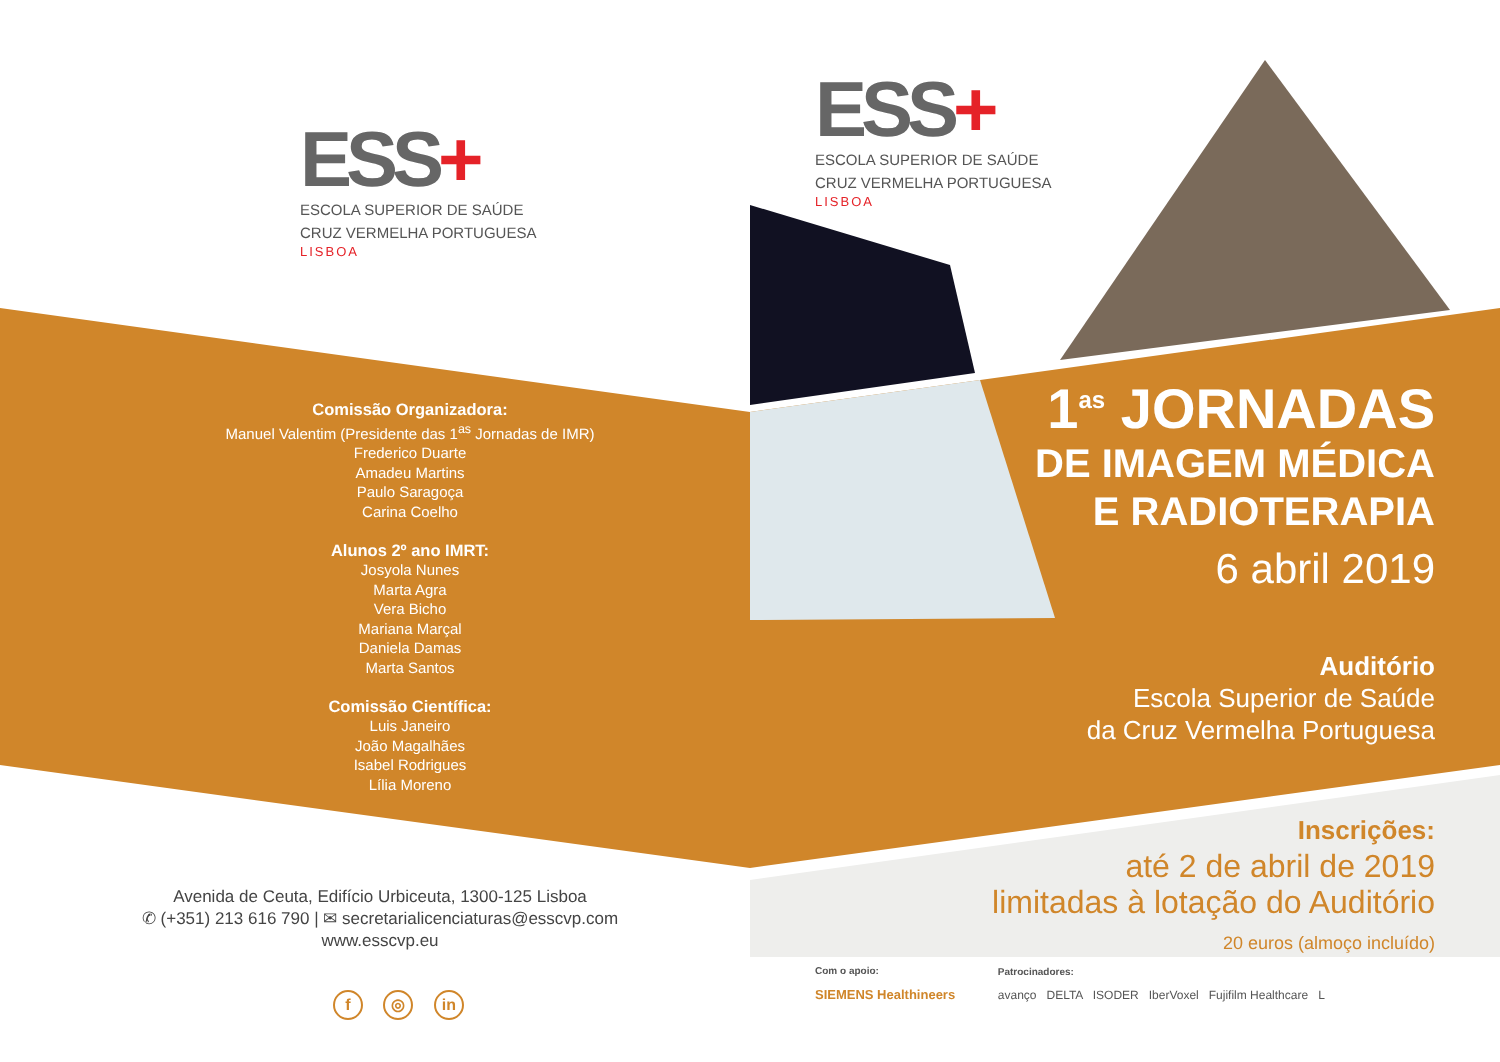ESS+
ESCOLA SUPERIOR DE SAÚDE
CRUZ VERMELHA PORTUGUESA
LISBOA
Comissão Organizadora:
Manuel Valentim (Presidente das 1<sup>as</sup> Jornadas de IMR)
Frederico Duarte
Amadeu Martins
Paulo Saragoça
Carina Coelho
Alunos 2º ano IMRT:
Josyola Nunes
Marta Agra
Vera Bicho
Mariana Marçal
Daniela Damas
Marta Santos
Comissão Científica:
Luis Janeiro
João Magalhães
Isabel Rodrigues
Lília Moreno
Avenida de Ceuta, Edifício Urbiceuta, 1300-125 Lisboa
✆ (+351) 213 616 790 | ✉ secretarialicenciaturas@esscvp.com
www.esscvp.eu
f ◎ in
ESS+
ESCOLA SUPERIOR DE SAÚDE
CRUZ VERMELHA PORTUGUESA
LISBOA
1<sup>as</sup> JORNADAS
DE IMAGEM MÉDICA
E RADIOTERAPIA
6 abril 2019
Auditório
Escola Superior de Saúde
da Cruz Vermelha Portuguesa
Inscrições:
até 2 de abril de 2019
limitadas à lotação do Auditório
20 euros (almoço incluído)
Com o apoio:
SIEMENS Healthineers Patrocinadores:
avanço DELTA ISODER IberVoxel Fujifilm Healthcare L